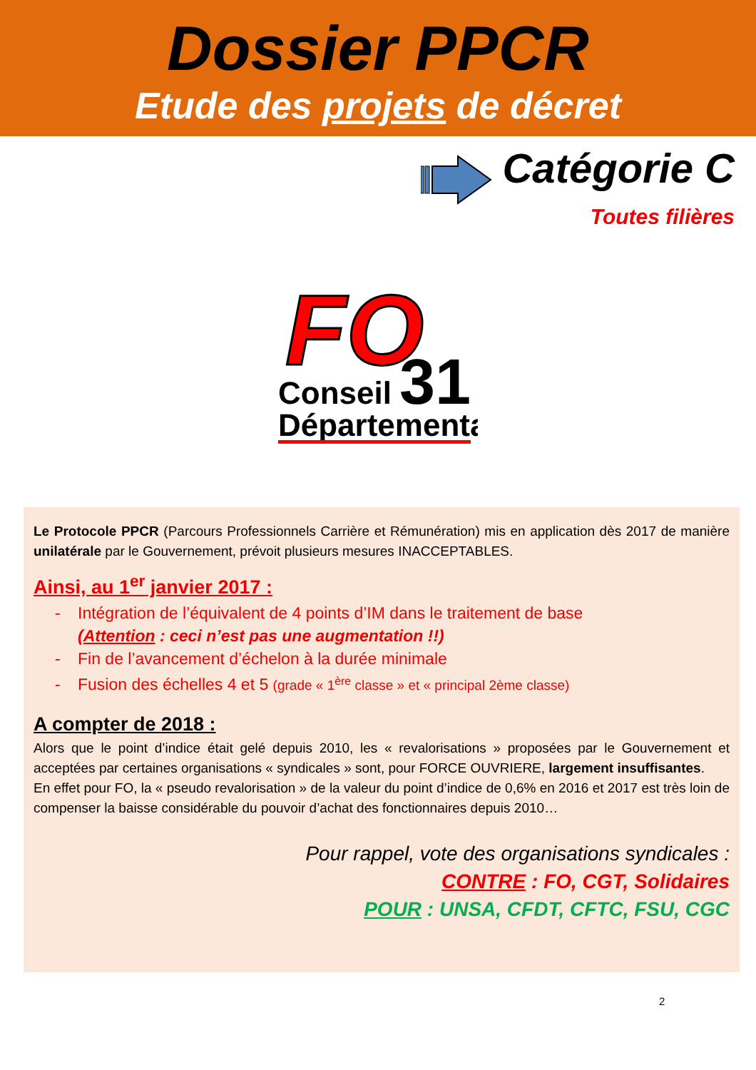Dossier PPCR
Etude des projets de décret
Catégorie C
Toutes filières
FO
31
Conseil
Départemental
Le Protocole PPCR (Parcours Professionnels Carrière et Rémunération) mis en application dès 2017 de manière unilatérale par le Gouvernement, prévoit plusieurs mesures INACCEPTABLES.
Ainsi, au 1<sup>er</sup> janvier 2017 :
- Intégration de l’équivalent de 4 points d’IM dans le traitement de base
(Attention : ceci n’est pas une augmentation !!)
- Fin de l’avancement d’échelon à la durée minimale
- Fusion des échelles 4 et 5 (grade « 1<sup>ère</sup> classe » et « principal 2ème classe)
A compter de 2018 :
Alors que le point d’indice était gelé depuis 2010, les « revalorisations » proposées par le Gouvernement et acceptées par certaines organisations « syndicales » sont, pour FORCE OUVRIERE, largement insuffisantes.
En effet pour FO, la « pseudo revalorisation » de la valeur du point d’indice de 0,6% en 2016 et 2017 est très loin de compenser la baisse considérable du pouvoir d’achat des fonctionnaires depuis 2010…
Pour rappel, vote des organisations syndicales :
CONTRE : FO, CGT, Solidaires
POUR : UNSA, CFDT, CFTC, FSU, CGC
2